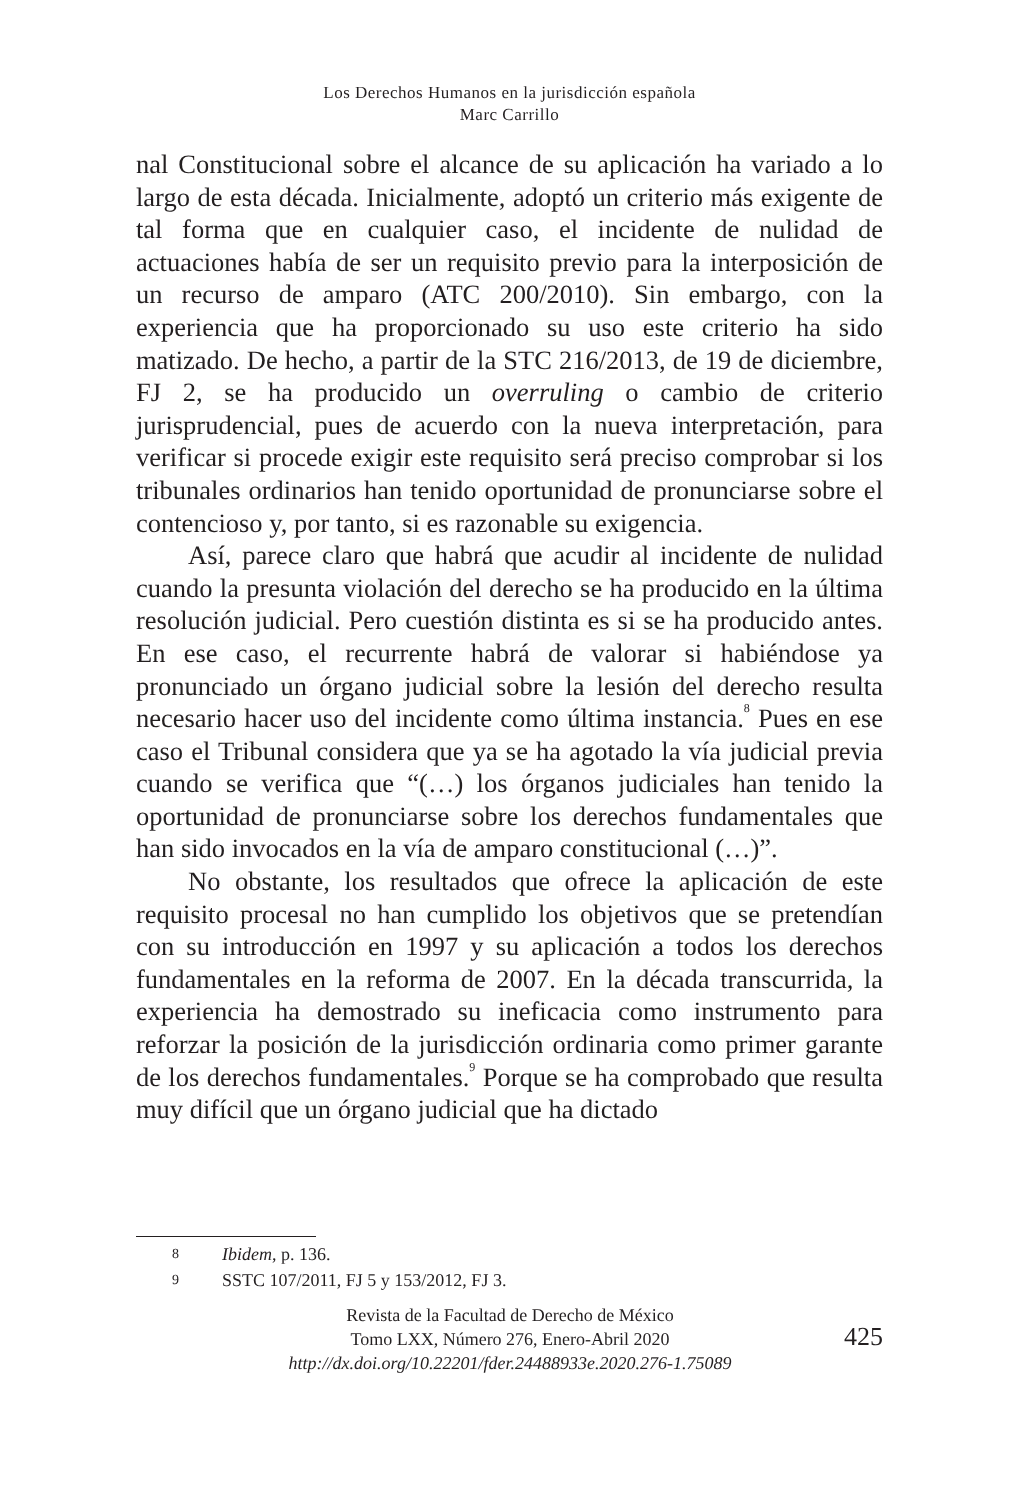Los Derechos Humanos en la jurisdicción española
Marc Carrillo
nal Constitucional sobre el alcance de su aplicación ha variado a lo largo de esta década. Inicialmente, adoptó un criterio más exigente de tal forma que en cualquier caso, el incidente de nulidad de actuaciones había de ser un requisito previo para la interposición de un recurso de amparo (ATC 200/2010). Sin embargo, con la experiencia que ha proporcionado su uso este criterio ha sido matizado. De hecho, a partir de la STC 216/2013, de 19 de diciembre, FJ 2, se ha producido un overruling o cambio de criterio jurisprudencial, pues de acuerdo con la nueva interpretación, para verificar si procede exigir este requisito será preciso comprobar si los tribunales ordinarios han tenido oportunidad de pronunciarse sobre el contencioso y, por tanto, si es razonable su exigencia.
Así, parece claro que habrá que acudir al incidente de nulidad cuando la presunta violación del derecho se ha producido en la última resolución judicial. Pero cuestión distinta es si se ha producido antes. En ese caso, el recurrente habrá de valorar si habiéndose ya pronunciado un órgano judicial sobre la lesión del derecho resulta necesario hacer uso del incidente como última instancia.<sup>8</sup> Pues en ese caso el Tribunal considera que ya se ha agotado la vía judicial previa cuando se verifica que “(…) los órganos judiciales han tenido la oportunidad de pronunciarse sobre los derechos fundamentales que han sido invocados en la vía de amparo constitucional (…)”.
No obstante, los resultados que ofrece la aplicación de este requisito procesal no han cumplido los objetivos que se pretendían con su introducción en 1997 y su aplicación a todos los derechos fundamentales en la reforma de 2007. En la década transcurrida, la experiencia ha demostrado su ineficacia como instrumento para reforzar la posición de la jurisdicción ordinaria como primer garante de los derechos fundamentales.<sup>9</sup> Porque se ha comprobado que resulta muy difícil que un órgano judicial que ha dictado
8 Ibidem, p. 136.
9 SSTC 107/2011, FJ 5 y 153/2012, FJ 3.
Revista de la Facultad de Derecho de México
Tomo LXX, Número 276, Enero-Abril 2020
http://dx.doi.org/10.22201/fder.24488933e.2020.276-1.75089
425